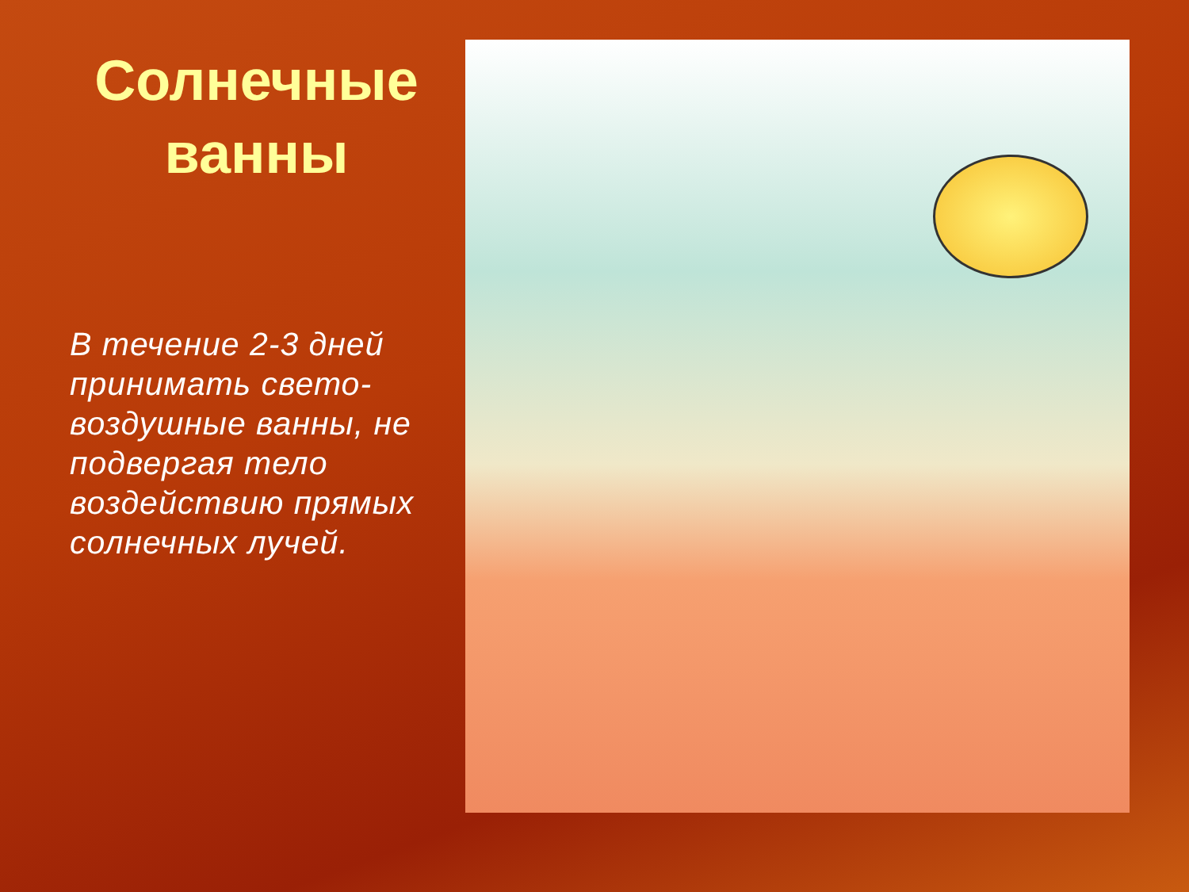Солнечные ванны
В течение 2-3 дней принимать свето-воздушные ванны, не подвергая тело воздействию прямых солнечных лучей.